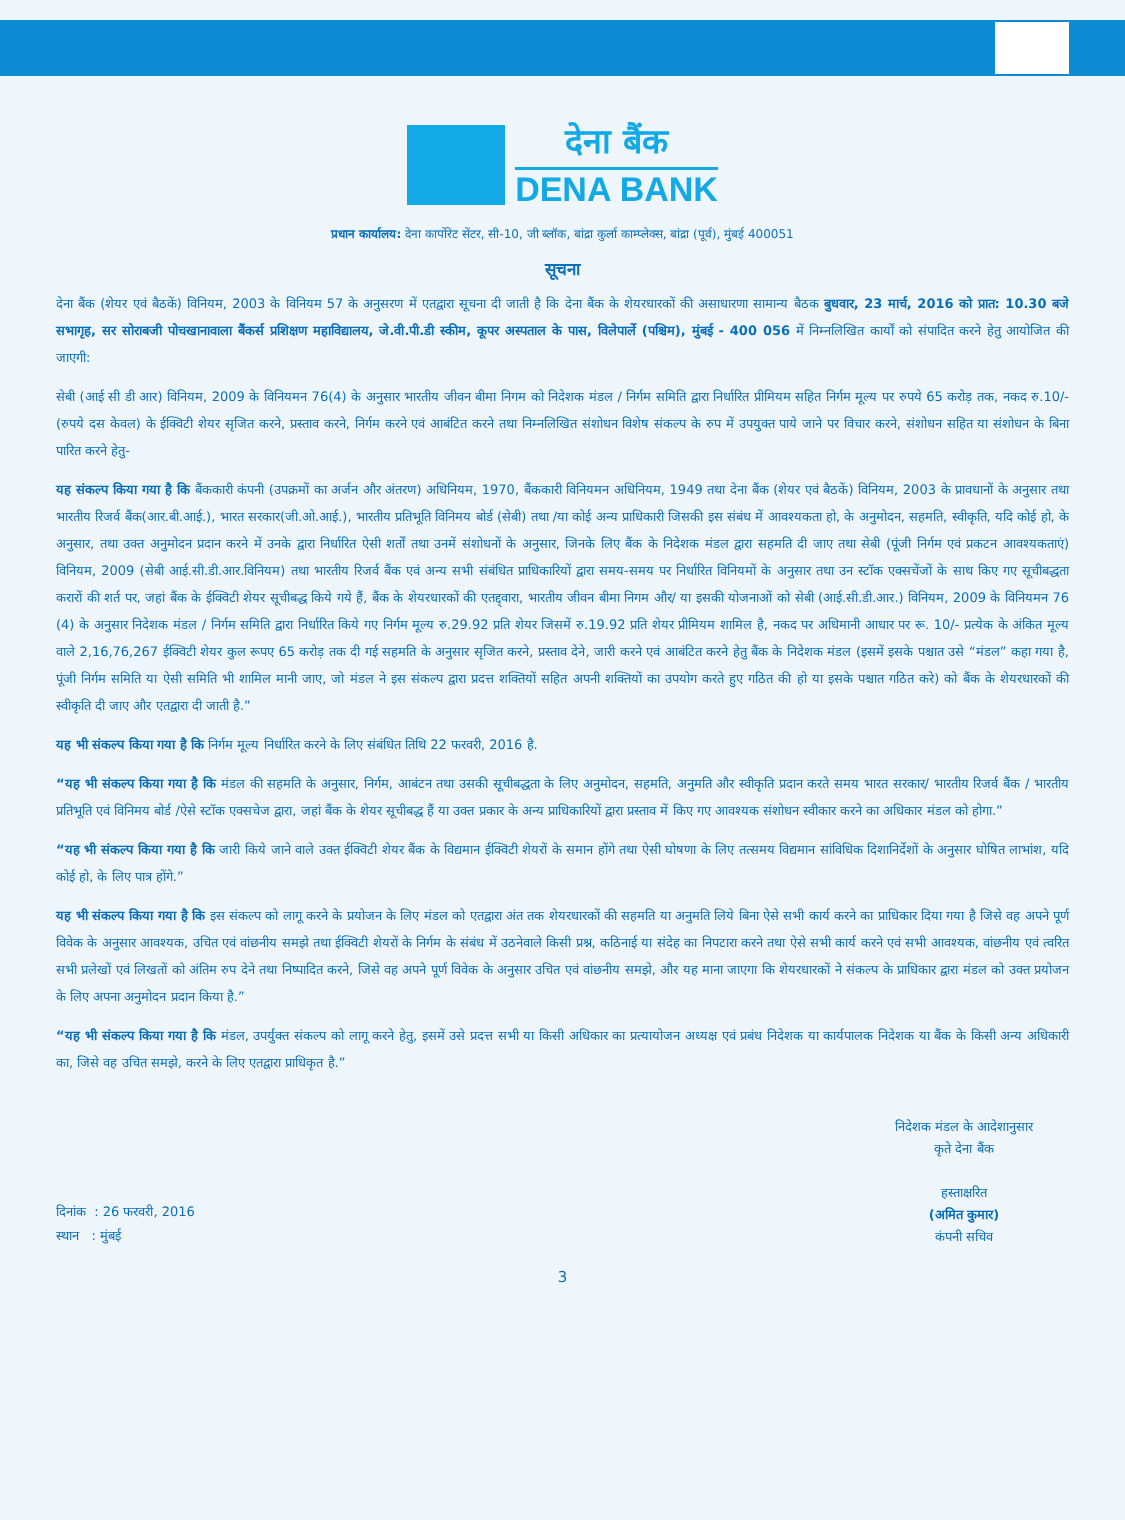देना बैंक
DENA BANK
प्रधान कार्यालय: देना कार्पोरेट सेंटर, सी-10, जी ब्लॉक, बांद्रा कुर्ला काम्प्लेक्स, बांद्रा (पूर्व), मुंबई 400051
सूचना
देना बैंक (शेयर एवं बैठकें) विनियम, 2003 के विनियम 57 के अनुसरण में एतद्वारा सूचना दी जाती है कि देना बैंक के शेयरधारकों की असाधारणा सामान्य बैठक बुधवार, 23 मार्च, 2016 को प्रात: 10.30 बजे सभागृह, सर सोराबजी पोचखानावाला बैंकर्स प्रशिक्षण महाविद्यालय, जे.वी.पी.डी स्कीम, कूपर अस्पताल के पास, विलेपार्ले (पश्चिम), मुंबई - 400 056 में निम्नलिखित कार्यों को संपादित करने हेतु आयोजित की जाएगी:
सेबी (आई सी डी आर) विनियम, 2009 के विनियमन 76(4) के अनुसार भारतीय जीवन बीमा निगम को निदेशक मंडल / निर्गम समिति द्वारा निर्धारित प्रीमियम सहित निर्गम मूल्य पर रुपये 65 करोड़ तक, नकद रु.10/-(रुपये दस केवल) के ईक्विटी शेयर सृजित करने, प्रस्ताव करने, निर्गम करने एवं आबंटित करने तथा निम्नलिखित संशोधन विशेष संकल्प के रुप में उपयुक्त पाये जाने पर विचार करने, संशोधन सहित या संशोधन के बिना पारित करने हेतु-
यह संकल्प किया गया है कि बैंककारी कंपनी (उपक्रमों का अर्जन और अंतरण) अधिनियम, 1970, बैंककारी विनियमन अधिनियम, 1949 तथा देना बैंक (शेयर एवं बैठकें) विनियम, 2003 के प्रावधानों के अनुसार तथा भारतीय रिजर्व बैंक(आर.बी.आई.), भारत सरकार(जी.ओ.आई.), भारतीय प्रतिभूति विनिमय बोर्ड (सेबी) तथा /या कोई अन्य प्राधिकारी जिसकी इस संबंध में आवश्यकता हो, के अनुमोदन, सहमति, स्वीकृति, यदि कोई हो, के अनुसार, तथा उक्त अनुमोदन प्रदान करने में उनके द्वारा निर्धारित ऐसी शर्तों तथा उनमें संशोधनों के अनुसार, जिनके लिए बैंक के निदेशक मंडल द्वारा सहमति दी जाए तथा सेबी (पूंजी निर्गम एवं प्रकटन आवश्यकताएं) विनियम, 2009 (सेबी आई.सी.डी.आर.विनियम) तथा भारतीय रिजर्व बैंक एवं अन्य सभी संबंधित प्राधिकारियों द्वारा समय-समय पर निर्धारित विनियमों के अनुसार तथा उन स्टॉक एक्सचेंजों के साथ किए गए सूचीबद्धता करारों की शर्त पर, जहां बैंक के ईक्विटी शेयर सूचीबद्ध किये गये हैं, बैंक के शेयरधारकों की एतद्द्वारा, भारतीय जीवन बीमा निगम और/ या इसकी योजनाओं को सेबी (आई.सी.डी.आर.) विनियम, 2009 के विनियमन 76 (4) के अनुसार निदेशक मंडल / निर्गम समिति द्वारा निर्धारित किये गए निर्गम मूल्य रु.29.92 प्रति शेयर जिसमें रु.19.92 प्रति शेयर प्रीमियम शामिल है, नकद पर अधिमानी आधार पर रू. 10/- प्रत्येक के अंकित मूल्य वाले 2,16,76,267 ईक्विटी शेयर कुल रूपए 65 करोड़ तक दी गई सहमति के अनुसार सृजित करने, प्रस्ताव देने, जारी करने एवं आबंटित करने हेतु बैंक के निदेशक मंडल (इसमें इसके पश्चात उसे “मंडल” कहा गया है, पूंजी निर्गम समिति या ऐसी समिति भी शामिल मानी जाए, जो मंडल ने इस संकल्प द्वारा प्रदत्त शक्तियों सहित अपनी शक्तियों का उपयोग करते हुए गठित की हो या इसके पश्चात गठित करे) को बैंक के शेयरधारकों की स्वीकृति दी जाए और एतद्वारा दी जाती है.”
यह भी संकल्प किया गया है कि निर्गम मूल्य निर्धारित करने के लिए संबंधित तिथि 22 फरवरी, 2016 है.
“यह भी संकल्प किया गया है कि मंडल की सहमति के अनुसार, निर्गम, आबंटन तथा उसकी सूचीबद्धता के लिए अनुमोदन, सहमति, अनुमति और स्वीकृति प्रदान करते समय भारत सरकार/ भारतीय रिजर्व बैंक / भारतीय प्रतिभूति एवं विनिमय बोर्ड /ऐसे स्टॉक एक्सचेज द्वारा, जहां बैंक के शेयर सूचीबद्ध हैं या उक्त प्रकार के अन्य प्राधिकारियों द्वारा प्रस्ताव में किए गए आवश्यक संशोधन स्वीकार करने का अधिकार मंडल को होगा.”
“यह भी संकल्प किया गया है कि जारी किये जाने वाले उक्त ईक्विटी शेयर बैंक के विद्यमान ईक्विटी शेयरों के समान होंगे तथा ऐसी घोषणा के लिए तत्समय विद्यमान सांविधिक दिशानिर्देशों के अनुसार घोषित लाभांश, यदि कोई हो, के लिए पात्र होंगे.”
यह भी संकल्प किया गया है कि इस संकल्प को लागू करने के प्रयोजन के लिए मंडल को एतद्वारा अंत तक शेयरधारकों की सहमति या अनुमति लिये बिना ऐसे सभी कार्य करने का प्राधिकार दिया गया है जिसे वह अपने पूर्ण विवेक के अनुसार आवश्यक, उचित एवं वांछनीय समझे तथा ईक्विटी शेयरों के निर्गम के संबंध में उठनेवाले किसी प्रश्न, कठिनाई या संदेह का निपटारा करने तथा ऐसे सभी कार्य करने एवं सभी आवश्यक, वांछनीय एवं त्वरित सभी प्रलेखों एवं लिखतों को अंतिम रुप देने तथा निष्पादित करने, जिसे वह अपने पूर्ण विवेक के अनुसार उचित एवं वांछनीय समझे, और यह माना जाएगा कि शेयरधारकों ने संकल्प के प्राधिकार द्वारा मंडल को उक्त प्रयोजन के लिए अपना अनुमोदन प्रदान किया है.”
“यह भी संकल्प किया गया है कि मंडल, उपर्युक्त संकल्प को लागू करने हेतु, इसमें उसे प्रदत्त सभी या किसी अधिकार का प्रत्यायोजन अध्यक्ष एवं प्रबंध निदेशक या कार्यपालक निदेशक या बैंक के किसी अन्य अधिकारी का, जिसे वह उचित समझे, करने के लिए एतद्वारा प्राधिकृत है.”
दिनांक : 26 फरवरी, 2016
स्थान : मुंबई
निदेशक मंडल के आदेशानुसार
कृते देना बैंक
हस्ताक्षरित
(अमित कुमार)
कंपनी सचिव
3